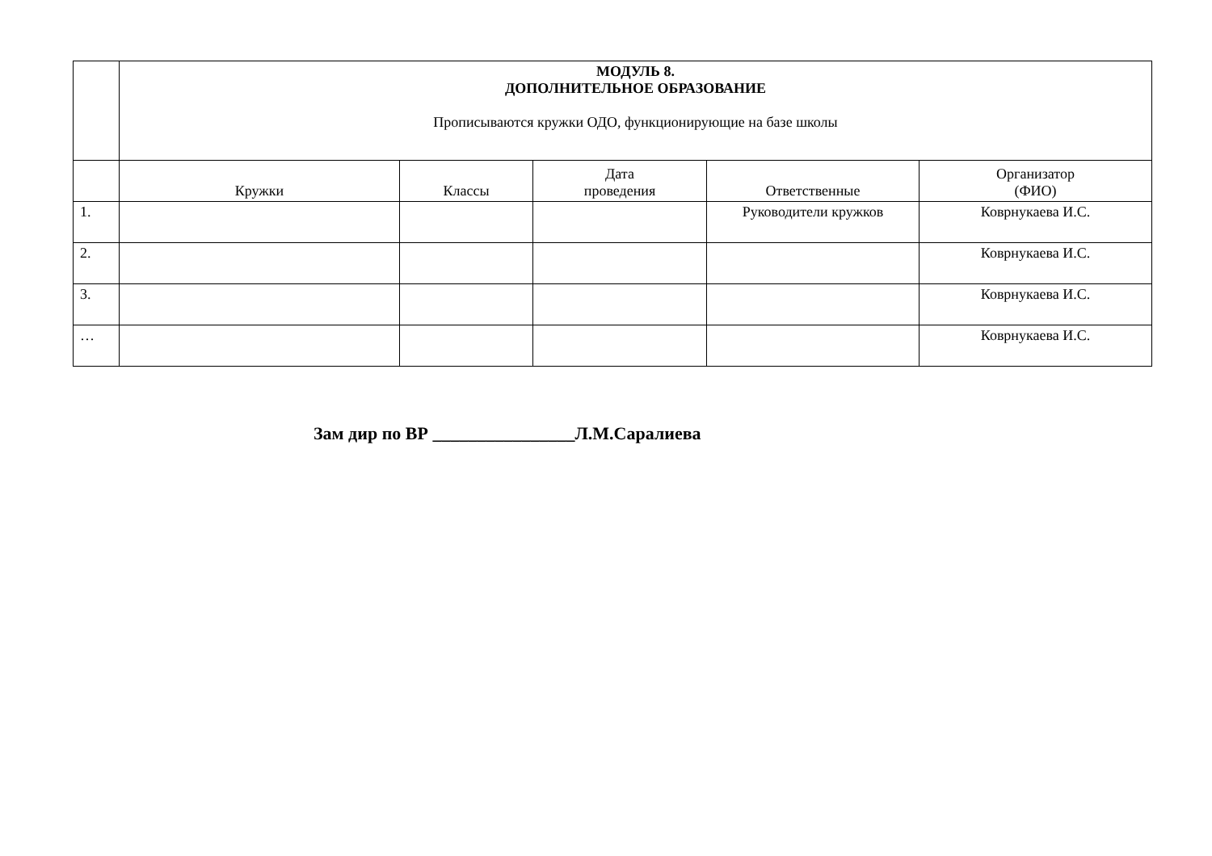| | МОДУЛЬ 8. ДОПОЛНИТЕЛЬНОЕ ОБРАЗОВАНИЕ Прописываются кружки ОДО, функционирующие на базе школы | | | | |
| | Кружки | Классы | Дата проведения | Ответственные | Организатор (ФИО) |
| 1. | | | | Руководители кружков | Коврнукаева И.С. |
| 2. | | | | | Коврнукаева И.С. |
| 3. | | | | | Коврнукаева И.С. |
| … | | | | | Коврнукаева И.С. |
Зам дир по ВР ________________Л.М.Саралиева